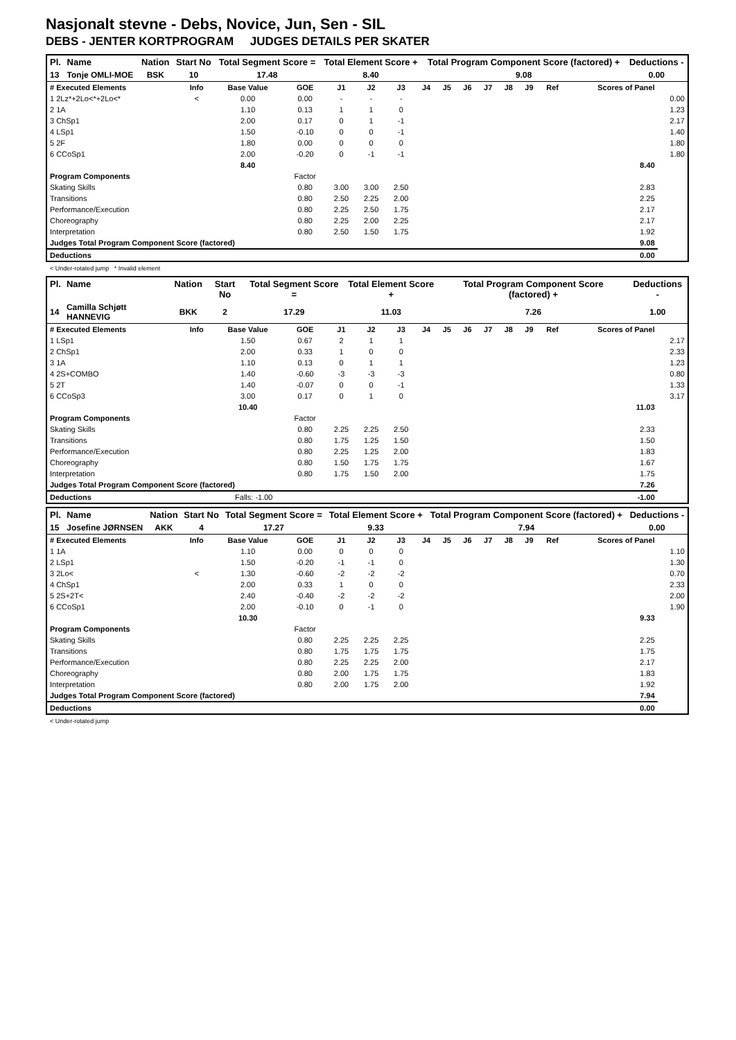Nasjonalt stevne - Debs, Novice, Jun, Sen - SIL
DEBS - JENTER KORTPROGRAM JUDGES DETAILS PER SKATER
| Pl. | Name | Nation | Start No | Total Segment Score = | Total Element Score + | Total Program Component Score (factored) + | Deductions - |
| --- | --- | --- | --- | --- | --- | --- | --- |
| 13 | Tonje OMLI-MOE | BSK | 10 | 17.48 | 8.40 | 9.08 | 0.00 |
| # Executed Elements | Info | Base Value | GOE | J1 | J2 | J3 | J4 | J5 | J6 | J7 | J8 | J9 | Ref | Scores of Panel | |
| --- | --- | --- | --- | --- | --- | --- | --- | --- | --- | --- | --- | --- | --- | --- | --- |
| 1 2Lz*+2Lo<*+2Lo<* | < | 0.00 | 0.00 | - | - | - | | | | | | | | | 0.00 |
| 2 1A | | 1.10 | 0.13 | 1 | 1 | 0 | | | | | | | | | 1.23 |
| 3 ChSp1 | | 2.00 | 0.17 | 0 | 1 | -1 | | | | | | | | | 2.17 |
| 4 LSp1 | | 1.50 | -0.10 | 0 | 0 | -1 | | | | | | | | | 1.40 |
| 5 2F | | 1.80 | 0.00 | 0 | 0 | 0 | | | | | | | | | 1.80 |
| 6 CCoSp1 | | 2.00 | -0.20 | 0 | -1 | -1 | | | | | | | | | 1.80 |
| | | 8.40 | | | | | | | | | | | | 8.40 | |
| Program Components | | | Factor | | | | | | | | | | | | |
| Skating Skills | | | 0.80 | 3.00 | 3.00 | 2.50 | | | | | | | | 2.83 | |
| Transitions | | | 0.80 | 2.50 | 2.25 | 2.00 | | | | | | | | 2.25 | |
| Performance/Execution | | | 0.80 | 2.25 | 2.50 | 1.75 | | | | | | | | 2.17 | |
| Choreography | | | 0.80 | 2.25 | 2.00 | 2.25 | | | | | | | | 2.17 | |
| Interpretation | | | 0.80 | 2.50 | 1.50 | 1.75 | | | | | | | | 1.92 | |
| Judges Total Program Component Score (factored) | | | | | | | | | | | | | | 9.08 | |
| Deductions | | | | | | | | | | | | | | 0.00 | |
< Under-rotated jump * Invalid element
| Pl. | Name | Nation | Start No | Total Segment Score = | Total Element Score + | Total Program Component Score (factored) + | Deductions - |
| --- | --- | --- | --- | --- | --- | --- | --- |
| 14 | Camilla Schjøtt HANNEVIG | BKK | 2 | 17.29 | 11.03 | 7.26 | 1.00 |
| # Executed Elements | Info | Base Value | GOE | J1 | J2 | J3 | J4 | J5 | J6 | J7 | J8 | J9 | Ref | Scores of Panel | |
| --- | --- | --- | --- | --- | --- | --- | --- | --- | --- | --- | --- | --- | --- | --- | --- |
| 1 LSp1 | | 1.50 | 0.67 | 2 | 1 | 1 | | | | | | | | | 2.17 |
| 2 ChSp1 | | 2.00 | 0.33 | 1 | 0 | 0 | | | | | | | | | 2.33 |
| 3 1A | | 1.10 | 0.13 | 0 | 1 | 1 | | | | | | | | | 1.23 |
| 4 2S+COMBO | | 1.40 | -0.60 | -3 | -3 | -3 | | | | | | | | | 0.80 |
| 5 2T | | 1.40 | -0.07 | 0 | 0 | -1 | | | | | | | | | 1.33 |
| 6 CCoSp3 | | 3.00 | 0.17 | 0 | 1 | 0 | | | | | | | | | 3.17 |
| | | 10.40 | | | | | | | | | | | | 11.03 | |
| Program Components | | | Factor | | | | | | | | | | | | |
| Skating Skills | | | 0.80 | 2.25 | 2.25 | 2.50 | | | | | | | | 2.33 | |
| Transitions | | | 0.80 | 1.75 | 1.25 | 1.50 | | | | | | | | 1.50 | |
| Performance/Execution | | | 0.80 | 2.25 | 1.25 | 2.00 | | | | | | | | 1.83 | |
| Choreography | | | 0.80 | 1.50 | 1.75 | 1.75 | | | | | | | | 1.67 | |
| Interpretation | | | 0.80 | 1.75 | 1.50 | 2.00 | | | | | | | | 1.75 | |
| Judges Total Program Component Score (factored) | | | | | | | | | | | | | | 7.26 | |
| Deductions | Falls: -1.00 | | | | | | | | | | | | | -1.00 | |
| Pl. | Name | Nation | Start No | Total Segment Score = | Total Element Score + | Total Program Component Score (factored) + | Deductions - |
| --- | --- | --- | --- | --- | --- | --- | --- |
| 15 | Josefine JØRNSEN | AKK | 4 | 17.27 | 9.33 | 7.94 | 0.00 |
| # Executed Elements | Info | Base Value | GOE | J1 | J2 | J3 | J4 | J5 | J6 | J7 | J8 | J9 | Ref | Scores of Panel | |
| --- | --- | --- | --- | --- | --- | --- | --- | --- | --- | --- | --- | --- | --- | --- | --- |
| 1 1A | | 1.10 | 0.00 | 0 | 0 | 0 | | | | | | | | | 1.10 |
| 2 LSp1 | | 1.50 | -0.20 | -1 | -1 | 0 | | | | | | | | | 1.30 |
| 3 2Lo< | < | 1.30 | -0.60 | -2 | -2 | -2 | | | | | | | | | 0.70 |
| 4 ChSp1 | | 2.00 | 0.33 | 1 | 0 | 0 | | | | | | | | | 2.33 |
| 5 2S+2T< | | 2.40 | -0.40 | -2 | -2 | -2 | | | | | | | | | 2.00 |
| 6 CCoSp1 | | 2.00 | -0.10 | 0 | -1 | 0 | | | | | | | | | 1.90 |
| | | 10.30 | | | | | | | | | | | | 9.33 | |
| Program Components | | | Factor | | | | | | | | | | | | |
| Skating Skills | | | 0.80 | 2.25 | 2.25 | 2.25 | | | | | | | | 2.25 | |
| Transitions | | | 0.80 | 1.75 | 1.75 | 1.75 | | | | | | | | 1.75 | |
| Performance/Execution | | | 0.80 | 2.25 | 2.25 | 2.00 | | | | | | | | 2.17 | |
| Choreography | | | 0.80 | 2.00 | 1.75 | 1.75 | | | | | | | | 1.83 | |
| Interpretation | | | 0.80 | 2.00 | 1.75 | 2.00 | | | | | | | | 1.92 | |
| Judges Total Program Component Score (factored) | | | | | | | | | | | | | | 7.94 | |
| Deductions | | | | | | | | | | | | | | 0.00 | |
< Under-rotated jump